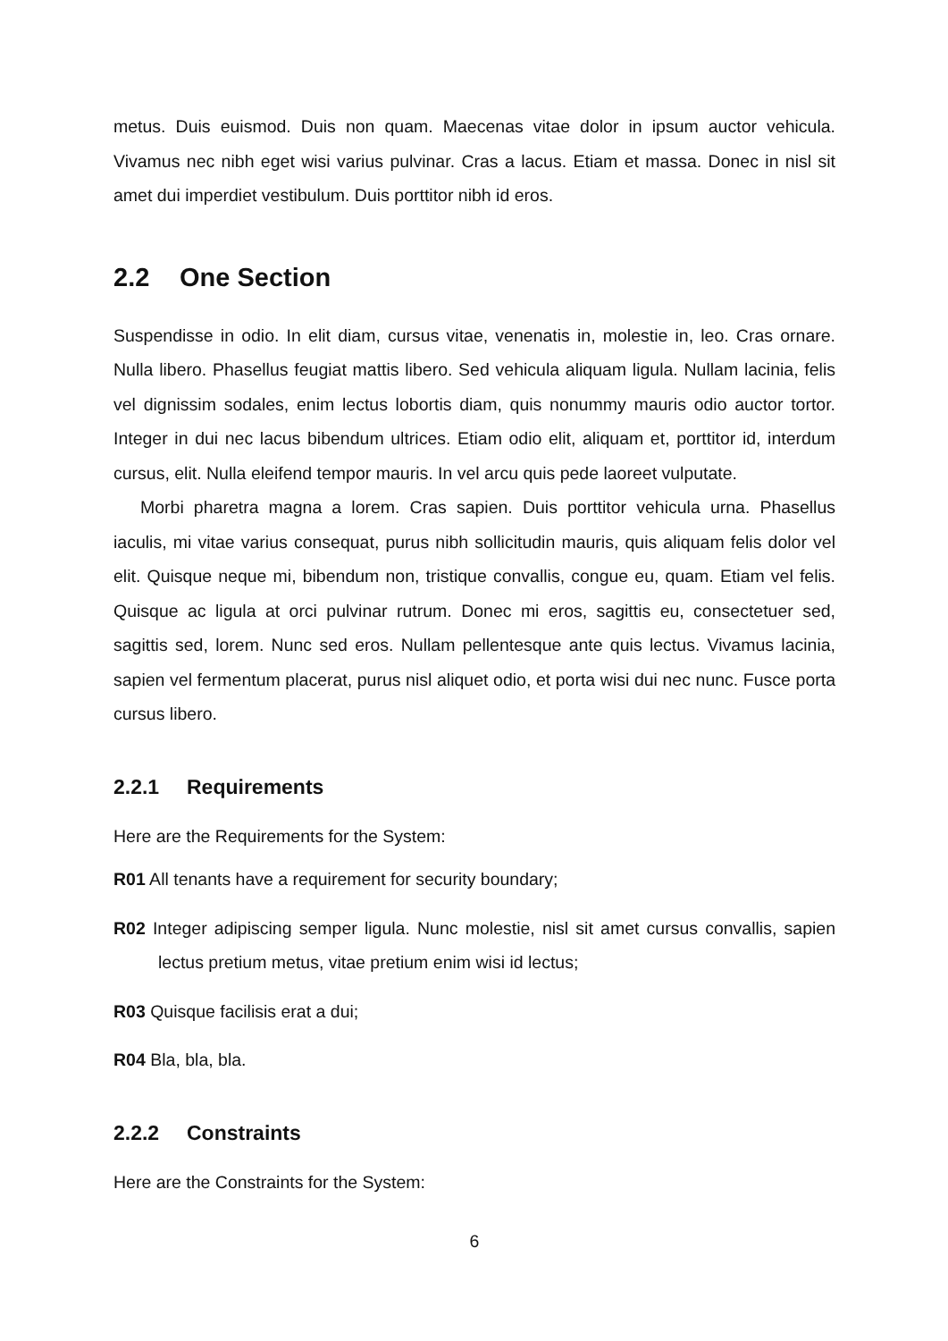metus. Duis euismod. Duis non quam. Maecenas vitae dolor in ipsum auctor vehicula. Vivamus nec nibh eget wisi varius pulvinar. Cras a lacus. Etiam et massa. Donec in nisl sit amet dui imperdiet vestibulum. Duis porttitor nibh id eros.
2.2 One Section
Suspendisse in odio. In elit diam, cursus vitae, venenatis in, molestie in, leo. Cras ornare. Nulla libero. Phasellus feugiat mattis libero. Sed vehicula aliquam ligula. Nullam lacinia, felis vel dignissim sodales, enim lectus lobortis diam, quis nonummy mauris odio auctor tortor. Integer in dui nec lacus bibendum ultrices. Etiam odio elit, aliquam et, porttitor id, interdum cursus, elit. Nulla eleifend tempor mauris. In vel arcu quis pede laoreet vulputate.
Morbi pharetra magna a lorem. Cras sapien. Duis porttitor vehicula urna. Phasellus iaculis, mi vitae varius consequat, purus nibh sollicitudin mauris, quis aliquam felis dolor vel elit. Quisque neque mi, bibendum non, tristique convallis, congue eu, quam. Etiam vel felis. Quisque ac ligula at orci pulvinar rutrum. Donec mi eros, sagittis eu, consectetuer sed, sagittis sed, lorem. Nunc sed eros. Nullam pellentesque ante quis lectus. Vivamus lacinia, sapien vel fermentum placerat, purus nisl aliquet odio, et porta wisi dui nec nunc. Fusce porta cursus libero.
2.2.1 Requirements
Here are the Requirements for the System:
R01 All tenants have a requirement for security boundary;
R02 Integer adipiscing semper ligula. Nunc molestie, nisl sit amet cursus convallis, sapien lectus pretium metus, vitae pretium enim wisi id lectus;
R03 Quisque facilisis erat a dui;
R04 Bla, bla, bla.
2.2.2 Constraints
Here are the Constraints for the System:
6